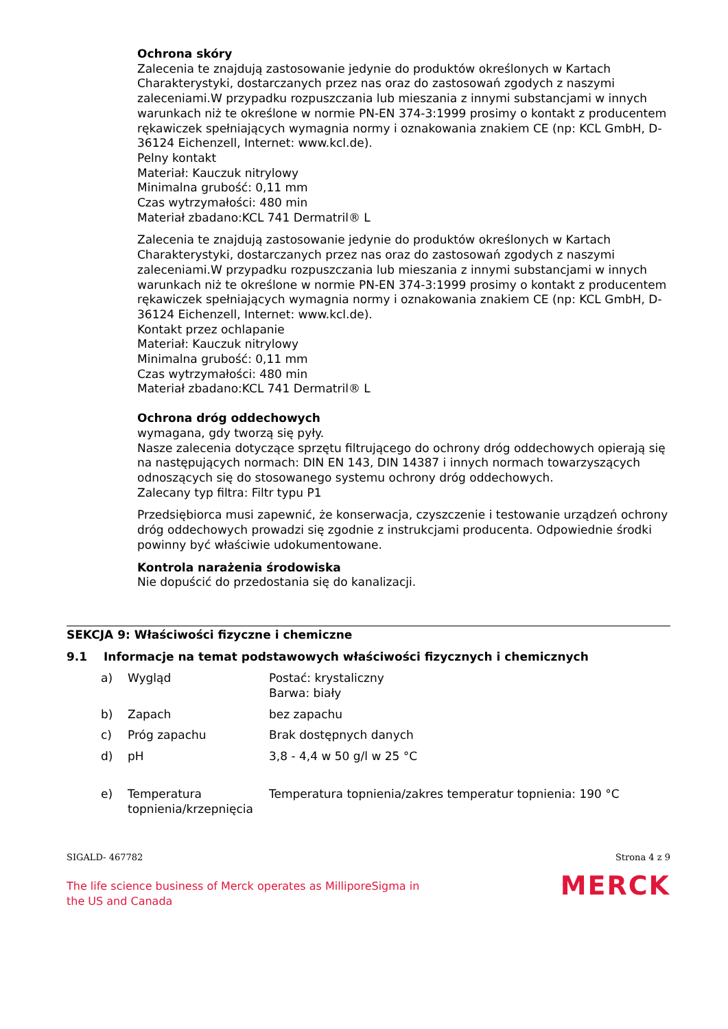Ochrona skóry
Zalecenia te znajdują zastosowanie jedynie do produktów określonych w Kartach Charakterystyki, dostarczanych przez nas oraz do zastosowań zgodych z naszymi zaleceniami.W przypadku rozpuszczania lub mieszania z innymi substancjami w innych warunkach niż te określone w normie PN-EN 374-3:1999 prosimy o kontakt z producentem rękawiczek spełniających wymagnia normy i oznakowania znakiem CE (np: KCL GmbH, D-36124 Eichenzell, Internet: www.kcl.de).
Pelny kontakt
Materiał: Kauczuk nitrylowy
Minimalna grubość: 0,11 mm
Czas wytrzymałości: 480 min
Materiał zbadano:KCL 741 Dermatril® L
Zalecenia te znajdują zastosowanie jedynie do produktów określonych w Kartach Charakterystyki, dostarczanych przez nas oraz do zastosowań zgodych z naszymi zaleceniami.W przypadku rozpuszczania lub mieszania z innymi substancjami w innych warunkach niż te określone w normie PN-EN 374-3:1999 prosimy o kontakt z producentem rękawiczek spełniających wymagnia normy i oznakowania znakiem CE (np: KCL GmbH, D-36124 Eichenzell, Internet: www.kcl.de).
Kontakt przez ochlapanie
Materiał: Kauczuk nitrylowy
Minimalna grubość: 0,11 mm
Czas wytrzymałości: 480 min
Materiał zbadano:KCL 741 Dermatril® L
Ochrona dróg oddechowych
wymagana, gdy tworzą się pyły.
Nasze zalecenia dotyczące sprzętu filtrującego do ochrony dróg oddechowych opierają się na następujących normach: DIN EN 143, DIN 14387 i innych normach towarzyszących odnoszących się do stosowanego systemu ochrony dróg oddechowych.
Zalecany typ filtra: Filtr typu P1
Przedsiębiorca musi zapewnić, że konserwacja, czyszczenie i testowanie urządzeń ochrony dróg oddechowych prowadzi się zgodnie z instrukcjami producenta. Odpowiednie środki powinny być właściwie udokumentowane.
Kontrola narażenia środowiska
Nie dopuścić do przedostania się do kanalizacji.
SEKCJA 9: Właściwości fizyczne i chemiczne
9.1 Informacje na temat podstawowych właściwości fizycznych i chemicznych
| a) | Wygląd | Postać: krystaliczny Barwa: biały |
| b) | Zapach | bez zapachu |
| c) | Próg zapachu | Brak dostępnych danych |
| d) | pH | 3,8 - 4,4 w 50 g/l w 25 °C |
| e) | Temperatura topnienia/krzepnięcia | Temperatura topnienia/zakres temperatur topnienia: 190 °C |
SIGALD- 467782 Strona 4 z 9
The life science business of Merck operates as MilliporeSigma in
the US and Canada MERCK